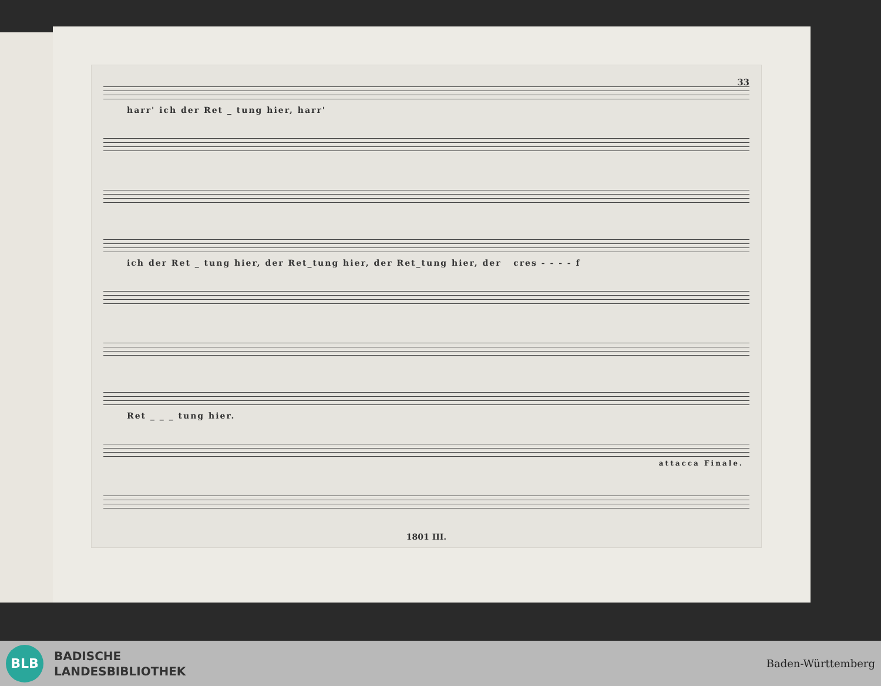33
harr' ich der Ret _ tung hier, harr'
ich der Ret _ tung hier, der Ret_tung hier, der Ret_tung hier, der cres - - - - f
Ret _ _ _ tung hier.
attacca Finale.
1801 III.
BLB
BADISCHE
LANDESBIBLIOTHEK
Baden-Württemberg